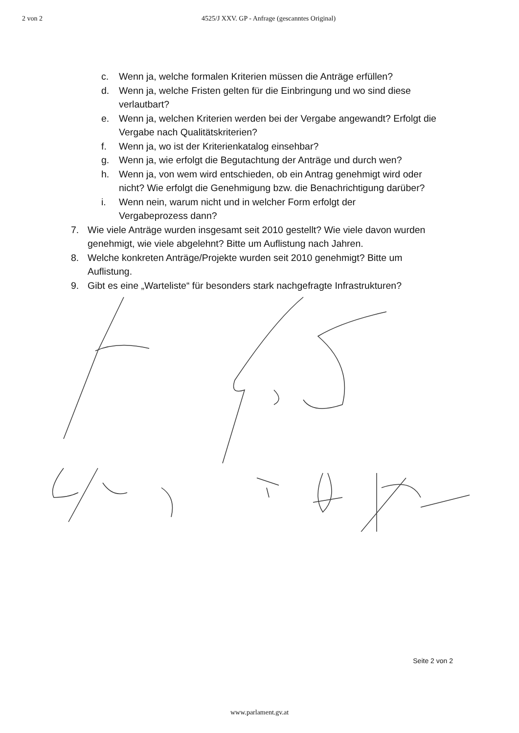2 von 2 4525/J XXV. GP - Anfrage (gescanntes Original)
c. Wenn ja, welche formalen Kriterien müssen die Anträge erfüllen?
d. Wenn ja, welche Fristen gelten für die Einbringung und wo sind diese verlautbart?
e. Wenn ja, welchen Kriterien werden bei der Vergabe angewandt? Erfolgt die Vergabe nach Qualitätskriterien?
f. Wenn ja, wo ist der Kriterienkatalog einsehbar?
g. Wenn ja, wie erfolgt die Begutachtung der Anträge und durch wen?
h. Wenn ja, von wem wird entschieden, ob ein Antrag genehmigt wird oder nicht? Wie erfolgt die Genehmigung bzw. die Benachrichtigung darüber?
i. Wenn nein, warum nicht und in welcher Form erfolgt der Vergabeprozess dann?
7. Wie viele Anträge wurden insgesamt seit 2010 gestellt? Wie viele davon wurden genehmigt, wie viele abgelehnt? Bitte um Auflistung nach Jahren.
8. Welche konkreten Anträge/Projekte wurden seit 2010 genehmigt? Bitte um Auflistung.
9. Gibt es eine „Warteliste“ für besonders stark nachgefragte Infrastrukturen?
Seite 2 von 2
www.parlament.gv.at